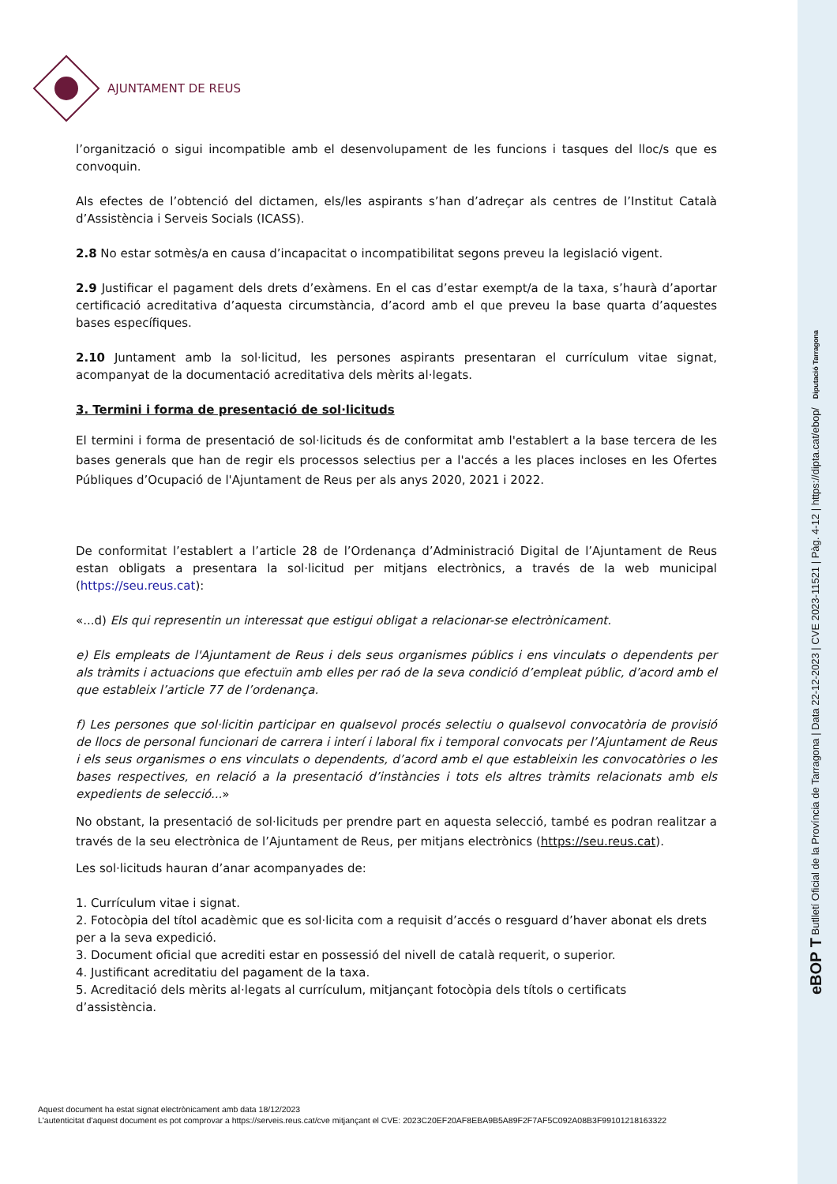AJUNTAMENT DE REUS
l’organització o sigui incompatible amb el desenvolupament de les funcions i tasques del lloc/s que es convoquin.
Als efectes de l’obtenció del dictamen, els/les aspirants s’han d’adreçar als centres de l’Institut Català d’Assistència i Serveis Socials (ICASS).
2.8 No estar sotmès/a en causa d’incapacitat o incompatibilitat segons preveu la legislació vigent.
2.9 Justificar el pagament dels drets d’exàmens. En el cas d’estar exempt/a de la taxa, s’haurà d’aportar certificació acreditativa d’aquesta circumstància, d’acord amb el que preveu la base quarta d’aquestes bases específiques.
2.10 Juntament amb la sol·licitud, les persones aspirants presentaran el currículum vitae signat, acompanyat de la documentació acreditativa dels mèrits al·legats.
3. Termini i forma de presentació de sol·licituds
El termini i forma de presentació de sol·licituds és de conformitat amb l'establert a la base tercera de les bases generals que han de regir els processos selectius per a l'accés a les places incloses en les Ofertes Públiques d’Ocupació de l'Ajuntament de Reus per als anys 2020, 2021 i 2022.
De conformitat l’establert a l’article 28 de l’Ordenança d’Administració Digital de l’Ajuntament de Reus estan obligats a presentara la sol·licitud per mitjans electrònics, a través de la web municipal (https://seu.reus.cat):
«...d) Els qui representin un interessat que estigui obligat a relacionar-se electrònicament.
e) Els empleats de l'Ajuntament de Reus i dels seus organismes públics i ens vinculats o dependents per als tràmits i actuacions que efectuïn amb elles per raó de la seva condició d’empleat públic, d’acord amb el que estableix l’article 77 de l’ordenança.
f) Les persones que sol·licitin participar en qualsevol procés selectiu o qualsevol convocatòria de provisió de llocs de personal funcionari de carrera i interí i laboral fix i temporal convocats per l’Ajuntament de Reus i els seus organismes o ens vinculats o dependents, d’acord amb el que estableixin les convocatòries o les bases respectives, en relació a la presentació d’instàncies i tots els altres tràmits relacionats amb els expedients de selecció...»
No obstant, la presentació de sol·licituds per prendre part en aquesta selecció, també es podran realitzar a través de la seu electrònica de l’Ajuntament de Reus, per mitjans electrònics (https://seu.reus.cat).
Les sol·licituds hauran d’anar acompanyades de:
1. Currículum vitae i signat.
2. Fotocòpia del títol acadèmic que es sol·licita com a requisit d’accés o resguard d’haver abonat els drets per a la seva expedició.
3. Document oficial que acrediti estar en possessió del nivell de català requerit, o superior.
4. Justificant acreditatiu del pagament de la taxa.
5. Acreditació dels mèrits al·legats al currículum, mitjançant fotocòpia dels títols o certificats
d’assistència.
Aquest document ha estat signat electrònicament amb data 18/12/2023
L'autenticitat d'aquest document es pot comprovar a https://serveis.reus.cat/cve mitjançant el CVE: 2023C20EF20AF8EBA9B5A89F2F7AF5C092A08B3F99101218163322
eBOP T Butlletí Oficial de la Província de Tarragona | Data 22-12-2023 | CVE 2023-11521 | Pàg. 4-12 | https://dipta.cat/ebop/ Diputació Tarragona